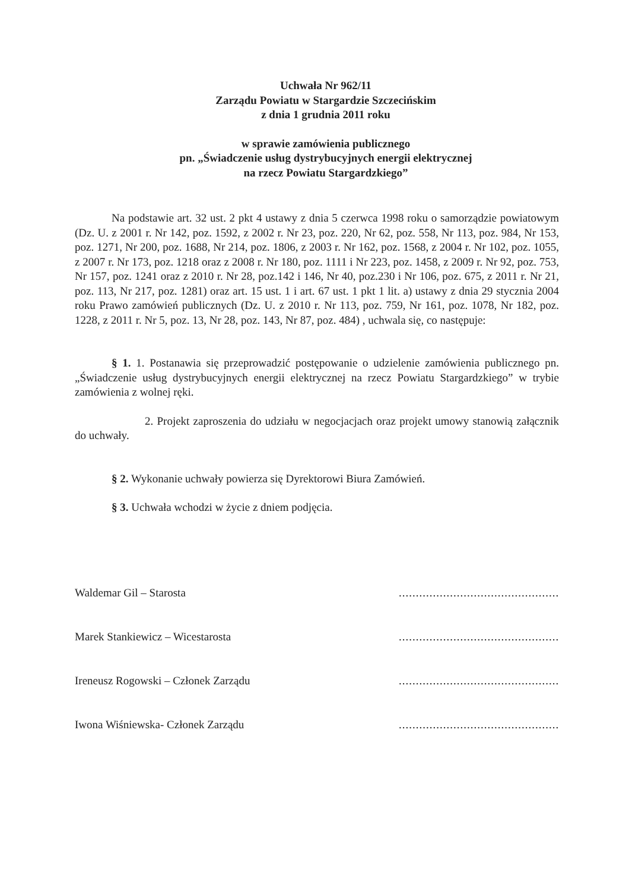Uchwała Nr 962/11
Zarządu Powiatu w Stargardzie Szczecińskim
z dnia 1 grudnia 2011 roku
w sprawie zamówienia publicznego
pn. „Świadczenie usług dystrybucyjnych energii elektrycznej
na rzecz Powiatu Stargardzkiego”
Na podstawie art. 32 ust. 2 pkt 4 ustawy z dnia 5 czerwca 1998 roku o samorządzie powiatowym (Dz. U. z 2001 r. Nr 142, poz. 1592, z 2002 r. Nr 23, poz. 220, Nr 62, poz. 558, Nr 113, poz. 984, Nr 153, poz. 1271, Nr 200, poz. 1688, Nr 214, poz. 1806, z 2003 r. Nr 162, poz. 1568, z 2004 r. Nr 102, poz. 1055, z 2007 r. Nr 173, poz. 1218 oraz z 2008 r. Nr 180, poz. 1111 i Nr 223, poz. 1458, z 2009 r. Nr 92, poz. 753, Nr 157, poz. 1241 oraz z 2010 r. Nr 28, poz.142 i 146, Nr 40, poz.230 i Nr 106, poz. 675, z 2011 r. Nr 21, poz. 113, Nr 217, poz. 1281) oraz art. 15 ust. 1 i art. 67 ust. 1 pkt 1 lit. a) ustawy z dnia 29 stycznia 2004 roku Prawo zamówień publicznych (Dz. U. z 2010 r. Nr 113, poz. 759, Nr 161, poz. 1078, Nr 182, poz. 1228, z 2011 r. Nr 5, poz. 13, Nr 28, poz. 143, Nr 87, poz. 484) , uchwala się, co następuje:
§ 1. 1. Postanawia się przeprowadzić postępowanie o udzielenie zamówienia publicznego pn. „Świadczenie usług dystrybucyjnych energii elektrycznej na rzecz Powiatu Stargardzkiego” w trybie zamówienia z wolnej ręki.
2. Projekt zaproszenia do udziału w negocjacjach oraz projekt umowy stanowią załącznik do uchwały.
§ 2. Wykonanie uchwały powierza się Dyrektorowi Biura Zamówień.
§ 3. Uchwała wchodzi w życie z dniem podjęcia.
Waldemar Gil – Starosta........................................................
Marek Stankiewicz – Wicestarosta........................................................
Ireneusz Rogowski – Członek Zarządu........................................................
Iwona Wiśniewska- Członek Zarządu........................................................